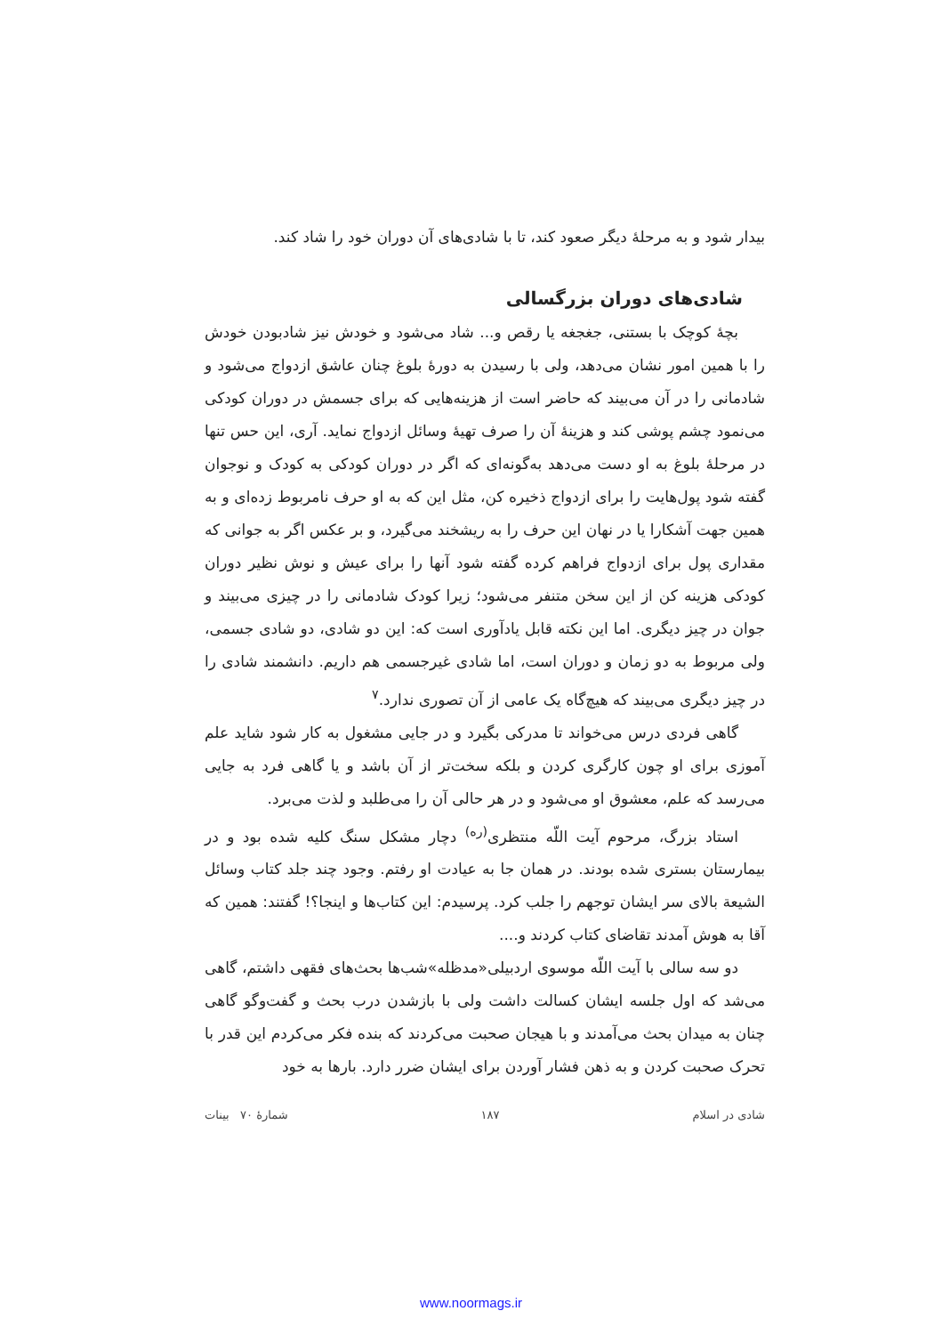بیدار شود و به مرحلهٔ دیگر صعود کند، تا با شادی‌های آن دوران خود را شاد کند.
شادی‌های دوران بزرگسالی
بچهٔ کوچک با بستنی، جغجغه یا رقص و... شاد می‌شود و خودش نیز شادبودن خودش را با همین امور نشان می‌دهد، ولی با رسیدن به دورهٔ بلوغ چنان عاشق ازدواج می‌شود و شادمانی را در آن می‌بیند که حاضر است از هزینه‌هایی که برای جسمش در دوران کودکی می‌نمود چشم پوشی کند و هزینهٔ آن را صرف تهیهٔ وسائل ازدواج نماید. آری، این حس تنها در مرحلهٔ بلوغ به او دست می‌دهد به‌گونه‌ای که اگر در دوران کودکی به کودک و نوجوان گفته شود پول‌هایت را برای ازدواج ذخیره کن، مثل این که به او حرف نامربوط زده‌ای و به همین جهت آشکارا یا در نهان این حرف را به ریشخند می‌گیرد، و بر عکس اگر به جوانی که مقداری پول برای ازدواج فراهم کرده گفته شود آنها را برای عیش و نوش نظیر دوران کودکی هزینه کن از این سخن متنفر می‌شود؛ زیرا کودک شادمانی را در چیزی می‌بیند و جوان در چیز دیگری. اما این نکته قابل یادآوری است که: این دو شادی، دو شادی جسمی، ولی مربوط به دو زمان و دوران است، اما شادی غیرجسمی هم داریم. دانشمند شادی را در چیز دیگری می‌بیند که هیچ‌گاه یک عامی از آن تصوری ندارد.<sup>۷</sup>
گاهی فردی درس می‌خواند تا مدرکی بگیرد و در جایی مشغول به کار شود شاید علم آموزی برای او چون کارگری کردن و بلکه سخت‌تر از آن باشد و یا گاهی فرد به جایی می‌رسد که علم، معشوق او می‌شود و در هر حالی آن را می‌طلبد و لذت می‌برد.
استاد بزرگ، مرحوم آیت اللّه منتظری<sup>(ره)</sup> دچار مشکل سنگ کلیه شده بود و در بیمارستان بستری شده بودند. در همان جا به عیادت او رفتم. وجود چند جلد کتاب وسائل الشیعة بالای سر ایشان توجهم را جلب کرد. پرسیدم: این کتاب‌ها و اینجا؟! گفتند: همین که آقا به هوش آمدند تقاضای کتاب کردند و....
دو سه سالی با آیت اللّه موسوی اردبیلی«مدظله»شب‌ها بحث‌های فقهی داشتم، گاهی می‌شد که اول جلسه ایشان کسالت داشت ولی با بازشدن درب بحث و گفت‌وگو گاهی چنان به میدان بحث می‌آمدند و با هیجان صحبت می‌کردند که بنده فکر می‌کردم این قدر با تحرک صحبت کردن و به ذهن فشار آوردن برای ایشان ضرر دارد. بارها به خود
شادی در اسلام ۱۸۷ شمارهٔ ۷۰ بینات
www.noormags.ir